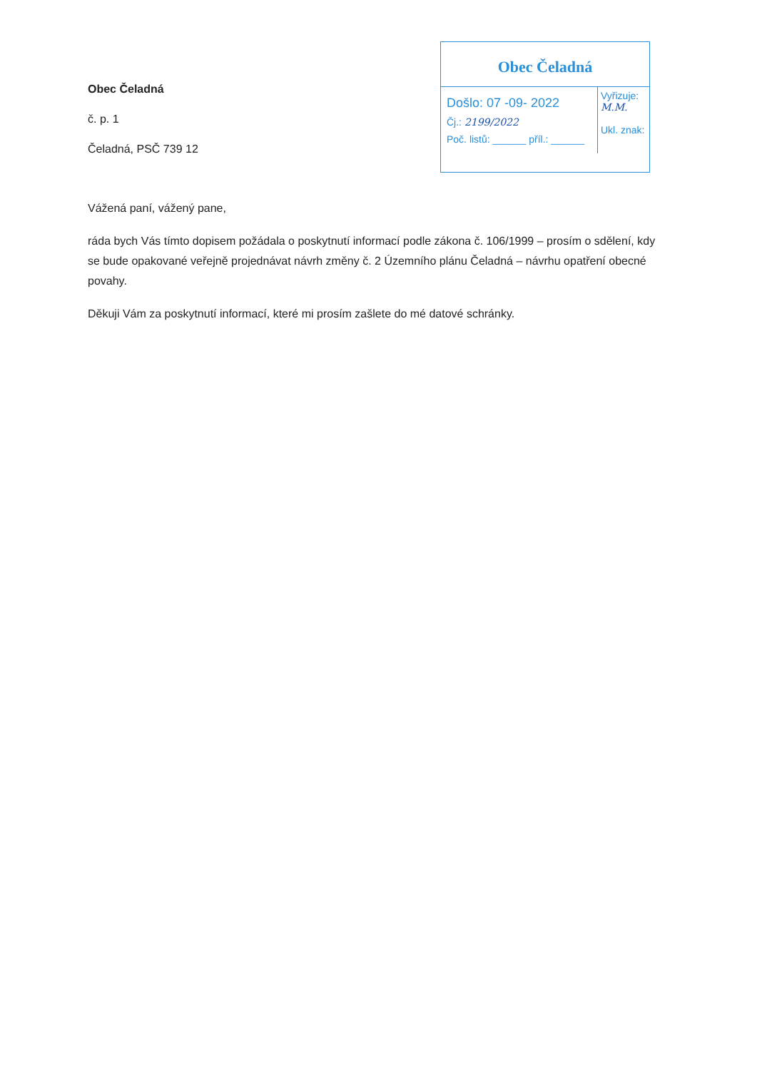Obec Čeladná
č. p. 1
Čeladná, PSČ 739 12
Obec Čeladná
Došlo: 07 -09- 2022
Čj.: 2199/2022
Poč. listů: ______ příl.: ______
Vyřizuje: M.M.
Ukl. znak:
Vážená paní, vážený pane,
ráda bych Vás tímto dopisem požádala o poskytnutí informací podle zákona č. 106/1999 – prosím o sdělení, kdy se bude opakované veřejně projednávat návrh změny č. 2 Územního plánu Čeladná – návrhu opatření obecné povahy.
Děkuji Vám za poskytnutí informací, které mi prosím zašlete do mé datové schránky.